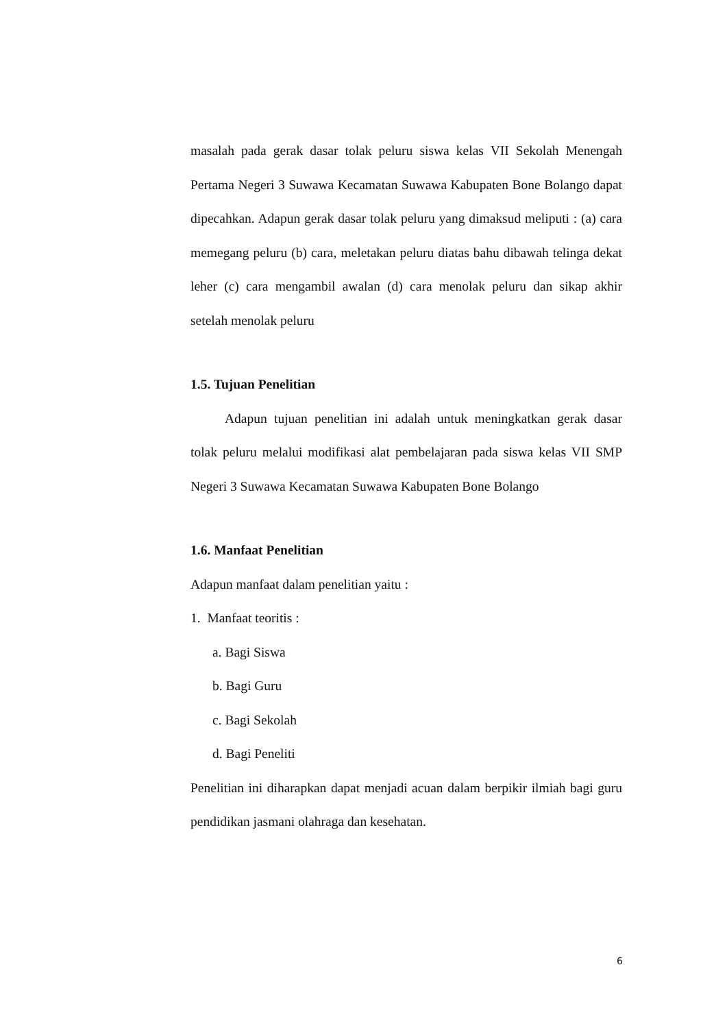masalah pada gerak dasar tolak peluru siswa kelas VII Sekolah Menengah Pertama Negeri 3 Suwawa Kecamatan Suwawa Kabupaten Bone Bolango dapat dipecahkan. Adapun gerak dasar tolak peluru yang dimaksud meliputi : (a) cara memegang peluru (b) cara, meletakan peluru diatas bahu dibawah telinga dekat leher (c) cara mengambil awalan (d) cara menolak peluru dan sikap akhir setelah menolak peluru
1.5. Tujuan Penelitian
Adapun tujuan penelitian ini adalah untuk meningkatkan gerak dasar tolak peluru melalui modifikasi alat pembelajaran pada siswa kelas VII SMP Negeri 3 Suwawa Kecamatan Suwawa Kabupaten Bone Bolango
1.6. Manfaat Penelitian
Adapun manfaat dalam penelitian yaitu :
1. Manfaat teoritis :
a. Bagi Siswa
b. Bagi Guru
c. Bagi Sekolah
d. Bagi Peneliti
Penelitian ini diharapkan dapat menjadi acuan dalam berpikir ilmiah bagi guru pendidikan jasmani olahraga dan kesehatan.
6